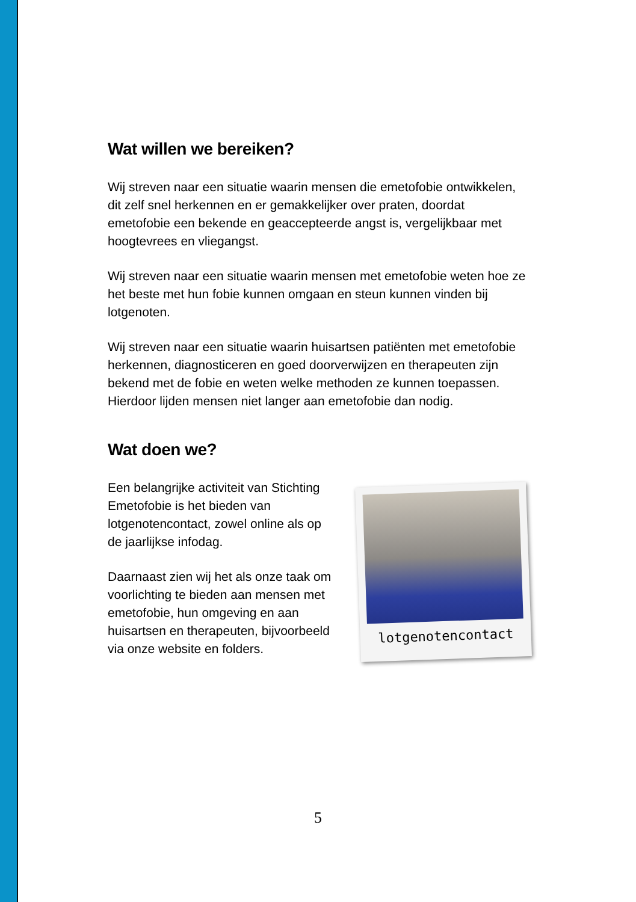Wat willen we bereiken?
Wij streven naar een situatie waarin mensen die emetofobie ontwikkelen, dit zelf snel herkennen en er gemakkelijker over praten, doordat emetofobie een bekende en geaccepteerde angst is, vergelijkbaar met hoogtevrees en vliegangst.
Wij streven naar een situatie waarin mensen met emetofobie weten hoe ze het beste met hun fobie kunnen omgaan en steun kunnen vinden bij lotgenoten.
Wij streven naar een situatie waarin huisartsen patiënten met emetofobie herkennen, diagnosticeren en goed doorverwijzen en therapeuten zijn bekend met de fobie en weten welke methoden ze kunnen toepassen. Hierdoor lijden mensen niet langer aan emetofobie dan nodig.
Wat doen we?
Een belangrijke activiteit van Stichting Emetofobie is het bieden van lotgenotencontact, zowel online als op de jaarlijkse infodag.
Daarnaast zien wij het als onze taak om voorlichting te bieden aan mensen met emetofobie, hun omgeving en aan huisartsen en therapeuten, bijvoorbeeld via onze website en folders.
lotgenotencontact
5